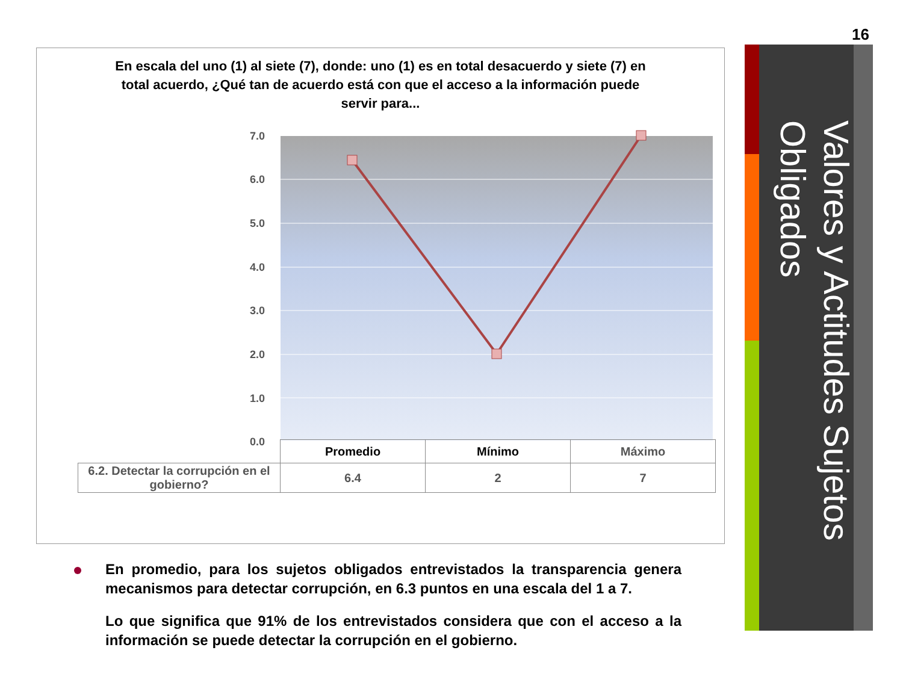16
Valores y Actitudes Sujetos Obligados
En escala del uno (1) al siete (7), donde: uno (1) es en total desacuerdo y siete (7) en total acuerdo, ¿Qué tan de acuerdo está con que el acceso a la información puede servir para...
7.0
6.0
5.0
4.0
3.0
2.0
1.0
0.0
| | Promedio | Mínimo | Máximo |
| 6.2. Detectar la corrupción en el gobierno? | 6.4 | 2 | 7 |
En promedio, para los sujetos obligados entrevistados la transparencia genera mecanismos para detectar corrupción, en 6.3 puntos en una escala del 1 a 7.
Lo que significa que 91% de los entrevistados considera que con el acceso a la información se puede detectar la corrupción en el gobierno.